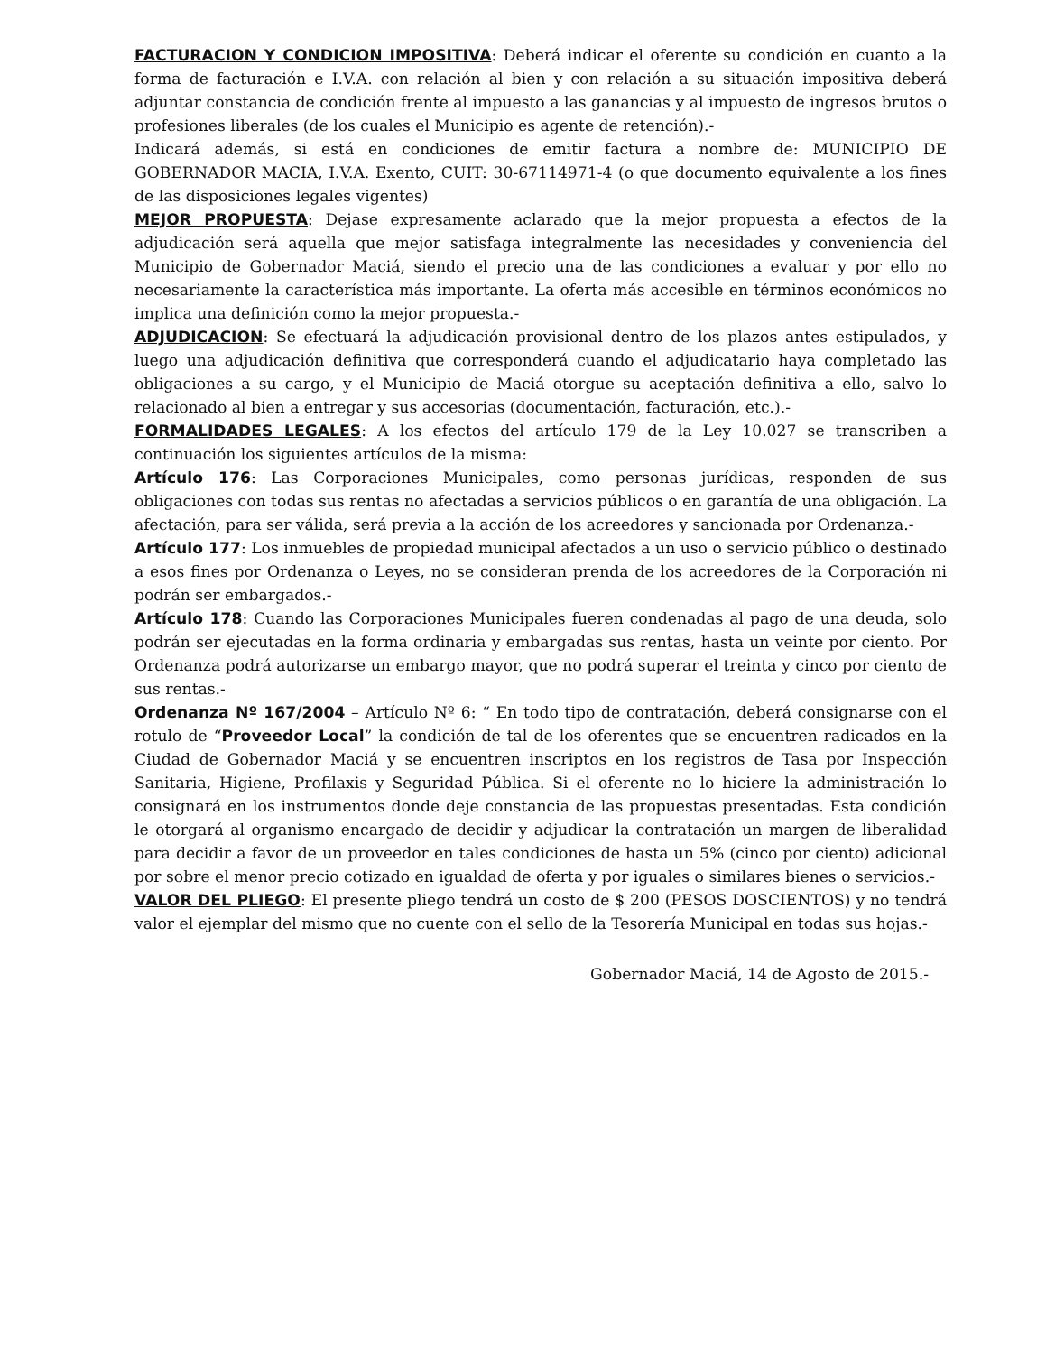FACTURACION Y CONDICION IMPOSITIVA: Deberá indicar el oferente su condición en cuanto a la forma de facturación e I.V.A. con relación al bien y con relación a su situación impositiva deberá adjuntar constancia de condición frente al impuesto a las ganancias y al impuesto de ingresos brutos o profesiones liberales (de los cuales el Municipio es agente de retención).-
Indicará además, si está en condiciones de emitir factura a nombre de: MUNICIPIO DE GOBERNADOR MACIA, I.V.A. Exento, CUIT: 30-67114971-4 (o que documento equivalente a los fines de las disposiciones legales vigentes)
MEJOR PROPUESTA: Dejase expresamente aclarado que la mejor propuesta a efectos de la adjudicación será aquella que mejor satisfaga integralmente las necesidades y conveniencia del Municipio de Gobernador Maciá, siendo el precio una de las condiciones a evaluar y por ello no necesariamente la característica más importante. La oferta más accesible en términos económicos no implica una definición como la mejor propuesta.-
ADJUDICACION: Se efectuará la adjudicación provisional dentro de los plazos antes estipulados, y luego una adjudicación definitiva que corresponderá cuando el adjudicatario haya completado las obligaciones a su cargo, y el Municipio de Maciá otorgue su aceptación definitiva a ello, salvo lo relacionado al bien a entregar y sus accesorias (documentación, facturación, etc.).-
FORMALIDADES LEGALES: A los efectos del artículo 179 de la Ley 10.027 se transcriben a continuación los siguientes artículos de la misma:
Artículo 176: Las Corporaciones Municipales, como personas jurídicas, responden de sus obligaciones con todas sus rentas no afectadas a servicios públicos o en garantía de una obligación. La afectación, para ser válida, será previa a la acción de los acreedores y sancionada por Ordenanza.-
Artículo 177: Los inmuebles de propiedad municipal afectados a un uso o servicio público o destinado a esos fines por Ordenanza o Leyes, no se consideran prenda de los acreedores de la Corporación ni podrán ser embargados.-
Artículo 178: Cuando las Corporaciones Municipales fueren condenadas al pago de una deuda, solo podrán ser ejecutadas en la forma ordinaria y embargadas sus rentas, hasta un veinte por ciento. Por Ordenanza podrá autorizarse un embargo mayor, que no podrá superar el treinta y cinco por ciento de sus rentas.-
Ordenanza Nº 167/2004 – Artículo Nº 6: “ En todo tipo de contratación, deberá consignarse con el rotulo de “Proveedor Local” la condición de tal de los oferentes que se encuentren radicados en la Ciudad de Gobernador Maciá y se encuentren inscriptos en los registros de Tasa por Inspección Sanitaria, Higiene, Profilaxis y Seguridad Pública. Si el oferente no lo hiciere la administración lo consignará en los instrumentos donde deje constancia de las propuestas presentadas. Esta condición le otorgará al organismo encargado de decidir y adjudicar la contratación un margen de liberalidad para decidir a favor de un proveedor en tales condiciones de hasta un 5% (cinco por ciento) adicional por sobre el menor precio cotizado en igualdad de oferta y por iguales o similares bienes o servicios.-
VALOR DEL PLIEGO: El presente pliego tendrá un costo de $ 200 (PESOS DOSCIENTOS) y no tendrá valor el ejemplar del mismo que no cuente con el sello de la Tesorería Municipal en todas sus hojas.-
Gobernador Maciá, 14 de Agosto de 2015.-